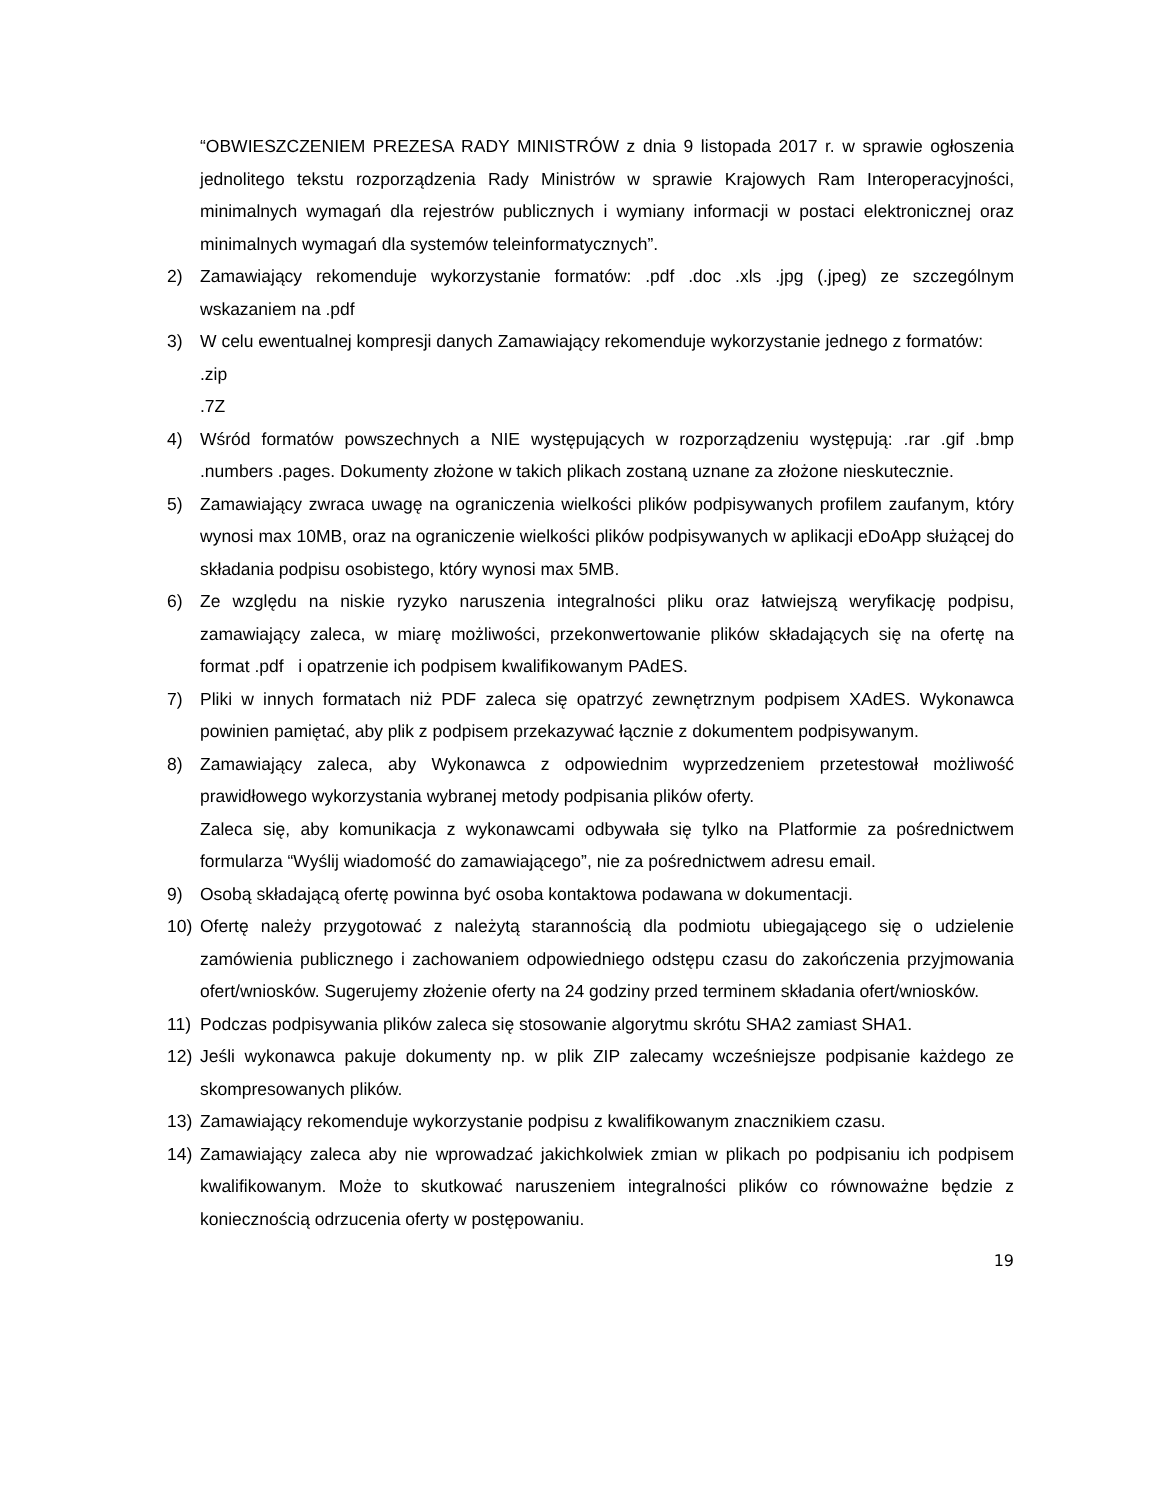“OBWIESZCZENIEM PREZESA RADY MINISTRÓW z dnia 9 listopada 2017 r. w sprawie ogłoszenia jednolitego tekstu rozporządzenia Rady Ministrów w sprawie Krajowych Ram Interoperacyjności, minimalnych wymagań dla rejestrów publicznych i wymiany informacji w postaci elektronicznej oraz minimalnych wymagań dla systemów teleinformatycznych”.
2) Zamawiający rekomenduje wykorzystanie formatów: .pdf .doc .xls .jpg (.jpeg) ze szczególnym wskazaniem na .pdf
3) W celu ewentualnej kompresji danych Zamawiający rekomenduje wykorzystanie jednego z formatów:
.zip
.7Z
4) Wśród formatów powszechnych a NIE występujących w rozporządzeniu występują: .rar .gif .bmp .numbers .pages. Dokumenty złożone w takich plikach zostaną uznane za złożone nieskutecznie.
5) Zamawiający zwraca uwagę na ograniczenia wielkości plików podpisywanych profilem zaufanym, który wynosi max 10MB, oraz na ograniczenie wielkości plików podpisywanych w aplikacji eDoApp służącej do składania podpisu osobistego, który wynosi max 5MB.
6) Ze względu na niskie ryzyko naruszenia integralności pliku oraz łatwiejszą weryfikację podpisu, zamawiający zaleca, w miarę możliwości, przekonwertowanie plików składających się na ofertę na format .pdf i opatrzenie ich podpisem kwalifikowanym PAdES.
7) Pliki w innych formatach niż PDF zaleca się opatrzyć zewnętrznym podpisem XAdES. Wykonawca powinien pamiętać, aby plik z podpisem przekazywać łącznie z dokumentem podpisywanym.
8) Zamawiający zaleca, aby Wykonawca z odpowiednim wyprzedzeniem przetestował możliwość prawidłowego wykorzystania wybranej metody podpisania plików oferty.
Zaleca się, aby komunikacja z wykonawcami odbywała się tylko na Platformie za pośrednictwem formularza “Wyślij wiadomość do zamawiającego”, nie za pośrednictwem adresu email.
9) Osobą składającą ofertę powinna być osoba kontaktowa podawana w dokumentacji.
10) Ofertę należy przygotować z należytą starannością dla podmiotu ubiegającego się o udzielenie zamówienia publicznego i zachowaniem odpowiedniego odstępu czasu do zakończenia przyjmowania ofert/wniosków. Sugerujemy złożenie oferty na 24 godziny przed terminem składania ofert/wniosków.
11) Podczas podpisywania plików zaleca się stosowanie algorytmu skrótu SHA2 zamiast SHA1.
12) Jeśli wykonawca pakuje dokumenty np. w plik ZIP zalecamy wcześniejsze podpisanie każdego ze skompresowanych plików.
13) Zamawiający rekomenduje wykorzystanie podpisu z kwalifikowanym znacznikiem czasu.
14) Zamawiający zaleca aby nie wprowadzać jakichkolwiek zmian w plikach po podpisaniu ich podpisem kwalifikowanym. Może to skutkować naruszeniem integralności plików co równoważne będzie z koniecznością odrzucenia oferty w postępowaniu.
19